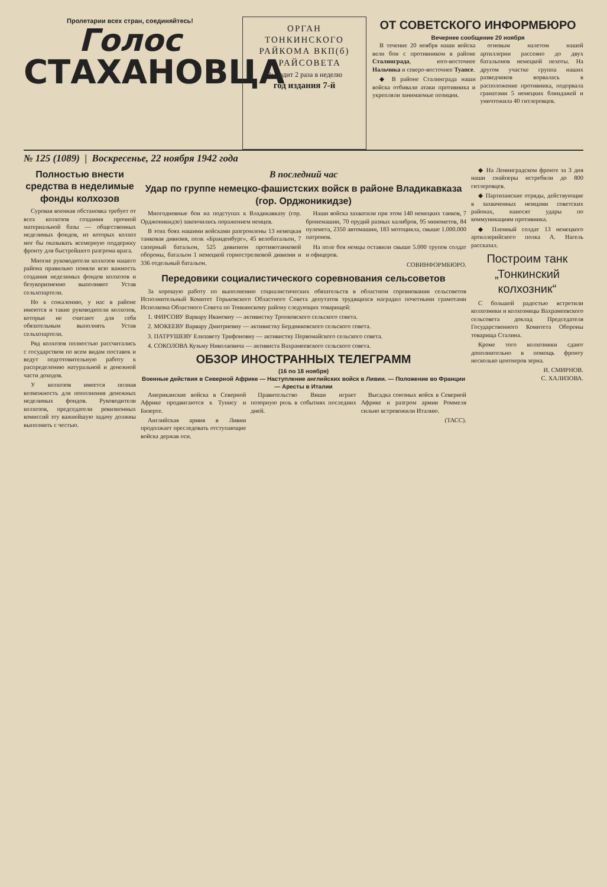Пролетарии всех стран, соединяйтесь!
Голос
СТАХАНОВЦА
ОРГАН
ТОНКИНСКОГО
РАЙКОМА ВКП(б)
И РАЙСОВЕТА
Выходит 2 раза в неделю
год издания 7-й
ОТ СОВЕТСКОГО ИНФОРМБЮРО
Вечернее сообщение 20 ноября
В течение 20 ноября наши войска вели бои с противником в районе Сталинграда, юго-восточнее Нальчика и северо-восточнее Туапсе.
◆ В районе Сталинграда наши войска отбивали атаки противника и укрепляли занимаемые позиции.
огневым налетом нашей артиллерии рассеяно до двух батальонов немецкой пехоты. На другом участке группа наших разведчиков ворвалась в расположение противника, подорвала гранатами 5 немецких блиндажей и уничтожила 40 гитлеровцев.
№ 125 (1089) | Воскресенье, 22 ноября 1942 года
Полностью внести средства в неделимые фонды колхозов
Суровая военная обстановка требует от всех колхозов создания прочной материальной базы — общественных неделимых фондов, из которых колхоз мог бы оказывать всемерную поддержку фронту для быстрейшего разгрома врага.
Многие руководители колхозов нашего района правильно поняли всю важность создания неделимых фондов колхозов и безукоризненно выполняют Устав сельхозартели.
Но к сожалению, у нас в районе имеются и такие руководители колхозов, которые не считают для себя обязательным выполнять Устав сельхозартели.
Ряд колхозов полностью рассчитались с государством по всем видам поставок и ведут подготовительную работу к распределению натуральной и денежной части доходов.
У колхозов имеется полная возможность для пополнения денежных неделимых фондов. Руководители колхозов, председатели ревизионных комиссий эту важнейшую задачу должны выполнить с честью.
В последний час
Удар по группе немецко-фашистских войск в районе Владикавказа (гор. Орджоникидзе)
Многодневные бои на подступах к Владикавказу (гор. Орджоникидзе) закончились поражением немцев.
В этих боях нашими войсками разгромлены 13 немецкая танковая дивизия, полк «Бранденбург», 45 велобатальон, 7 саперный батальон, 525 дивизион противотанковой обороны, батальон 1 немецкой горнострелковой дивизии и 336 отдельный батальон.
Наши войска захватили при этом 140 немецких танков, 7 бронемашин, 70 орудий разных калибров, 95 минометов, 84 пулемета, 2350 автомашин, 183 мотоцикла, свыше 1.000.000 патронов.
На поле боя немцы оставили свыше 5.000 трупов солдат и офицеров.
СОВИНФОРМБЮРО.
Передовики социалистического соревнования сельсоветов
За хорошую работу по выполнению социалистических обязательств в областном соревновании сельсоветов Исполнительный Комитет Горьковского Областного Совета депутатов трудящихся наградил почетными грамотами Исполкома Областного Совета по Тонкинскому району следующих товарищей:
1. ФИРСОВУ Варвару Ивановну — активистку Тропковского сельского совета.
2. МОКЕЕВУ Варвару Дмитриевну — активистку Бердниковского сельского совета.
3. ПАТРУШЕВУ Елизавету Трифоновну — активистку Первомайского сельского совета.
4. СОКОЛОВА Кузьму Николаевича — активиста Вахрамеевского сельского совета.
ОБЗОР ИНОСТРАННЫХ ТЕЛЕГРАММ
(16 по 18 ноября)
Военные действия в Северной Африке — Наступление английских войск в Ливии. — Положение во Франции — Аресты в Италии
Американские войска в Северной Африке продвигаются к Тунису и Бизерте.
Английская армия в Ливии продолжает преследовать отступающие войска держав оси.
Правительство Виши играет позорную роль в событиях последних дней.
Высадка союзных войск в Северной Африке и разгром армии Роммеля сильно встревожили Италию.
(ТАСС).
◆ На Ленинградском фронте за 3 дня наши снайперы истребили до 800 гитлеровцев.
◆ Партизанские отряды, действующие в захваченных немцами советских районах, наносят удары по коммуникациям противника.
◆ Пленный солдат 13 немецкого артиллерийского полка А. Нагель рассказал.
Построим танк „Тонкинский колхозник“
С большой радостью встретили колхозники и колхозницы Вахрамеевского сельсовета доклад Председателя Государственного Комитета Обороны товарища Сталина.
Кроме того колхозники сдают дополнительно в помощь фронту несколько центнеров зерна.
И. СМИРНОВ.
С. ХАЛИЗОВА.